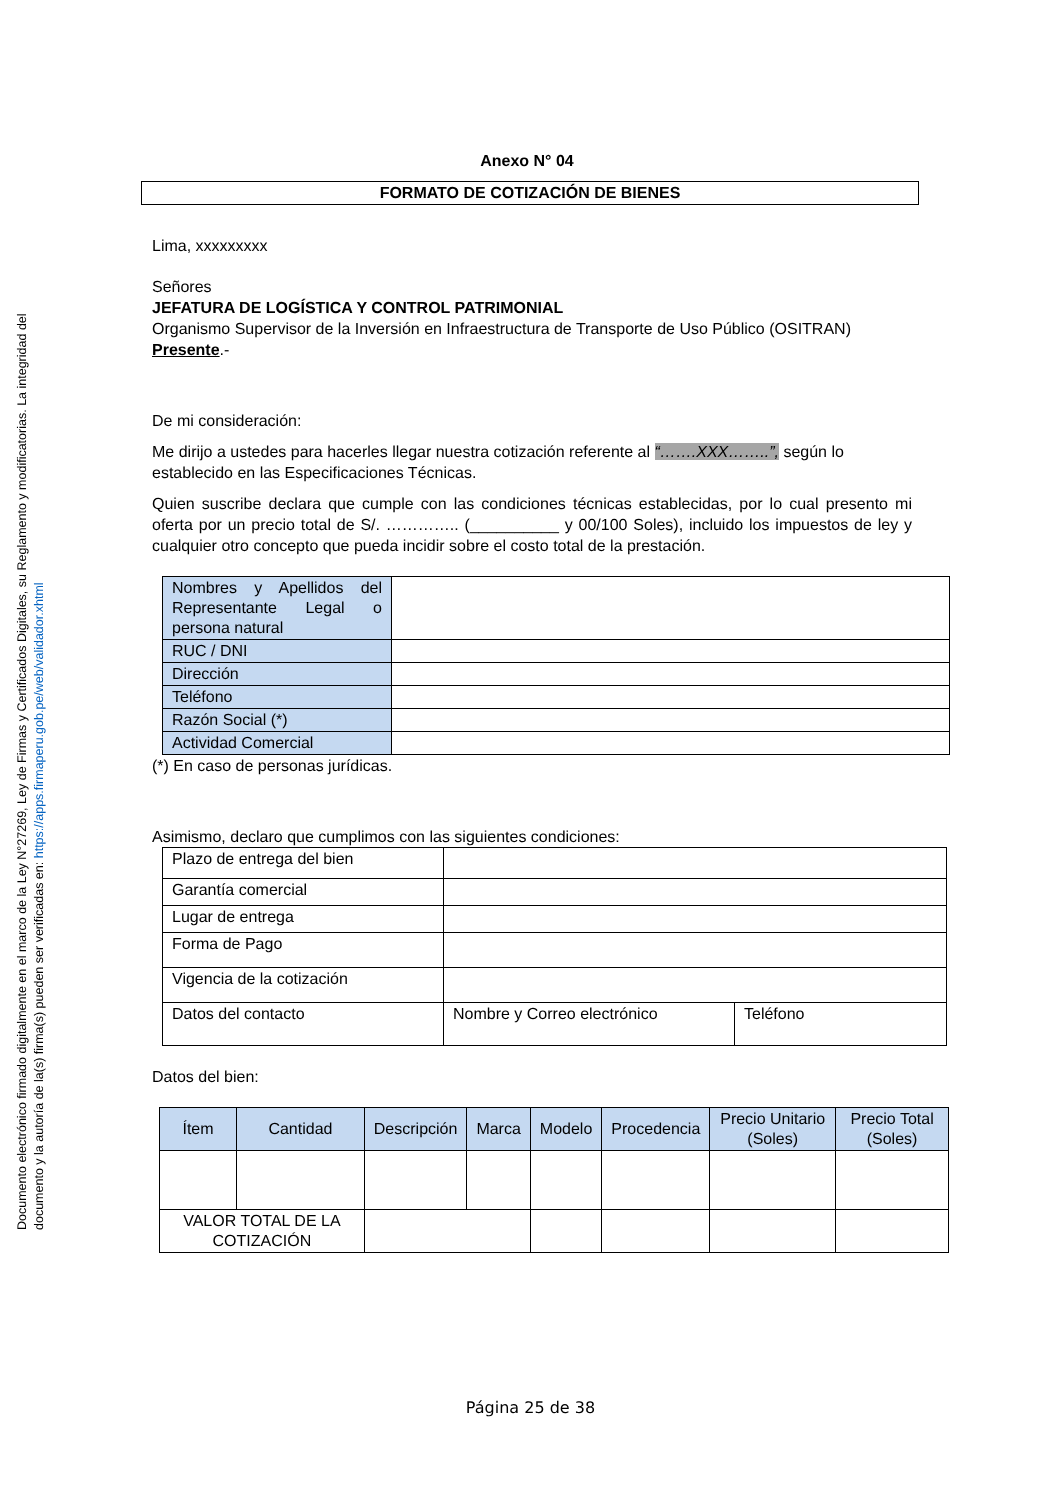Documento electrónico firmado digitalmente en el marco de la Ley N°27269, Ley de Firmas y Certificados Digitales, su Reglamento y modificatorias. La integridad del documento y la autoría de la(s) firma(s) pueden ser verificadas en: https://apps.firmaperu.gob.pe/web/validador.xhtml
Anexo N° 04
FORMATO DE COTIZACIÓN DE BIENES
Lima, xxxxxxxxx
Señores
JEFATURA DE LOGÍSTICA Y CONTROL PATRIMONIAL
Organismo Supervisor de la Inversión en Infraestructura de Transporte de Uso Público (OSITRAN)
Presente.-
De mi consideración:
Me dirijo a ustedes para hacerles llegar nuestra cotización referente al “…….XXX……..”, según lo establecido en las Especificaciones Técnicas.
Quien suscribe declara que cumple con las condiciones técnicas establecidas, por lo cual presento mi oferta por un precio total de S/. ………….. (__________ y 00/100 Soles), incluido los impuestos de ley y cualquier otro concepto que pueda incidir sobre el costo total de la prestación.
| Nombres y Apellidos del Representante Legal o persona natural | |
| RUC / DNI | |
| Dirección | |
| Teléfono | |
| Razón Social (*) | |
| Actividad Comercial | |
(*) En caso de personas jurídicas.
Asimismo, declaro que cumplimos con las siguientes condiciones:
| Plazo de entrega del bien | | |
| Garantía comercial | | |
| Lugar de entrega | | |
| Forma de Pago | | |
| Vigencia de la cotización | | |
| Datos del contacto | Nombre y Correo electrónico | Teléfono |
Datos del bien:
| Ítem | Cantidad | Descripción | Marca | Modelo | Procedencia | Precio Unitario (Soles) | Precio Total (Soles) |
| --- | --- | --- | --- | --- | --- | --- | --- |
| VALOR TOTAL DE LA COTIZACIÓN | | | | | | | |
Página 25 de 38